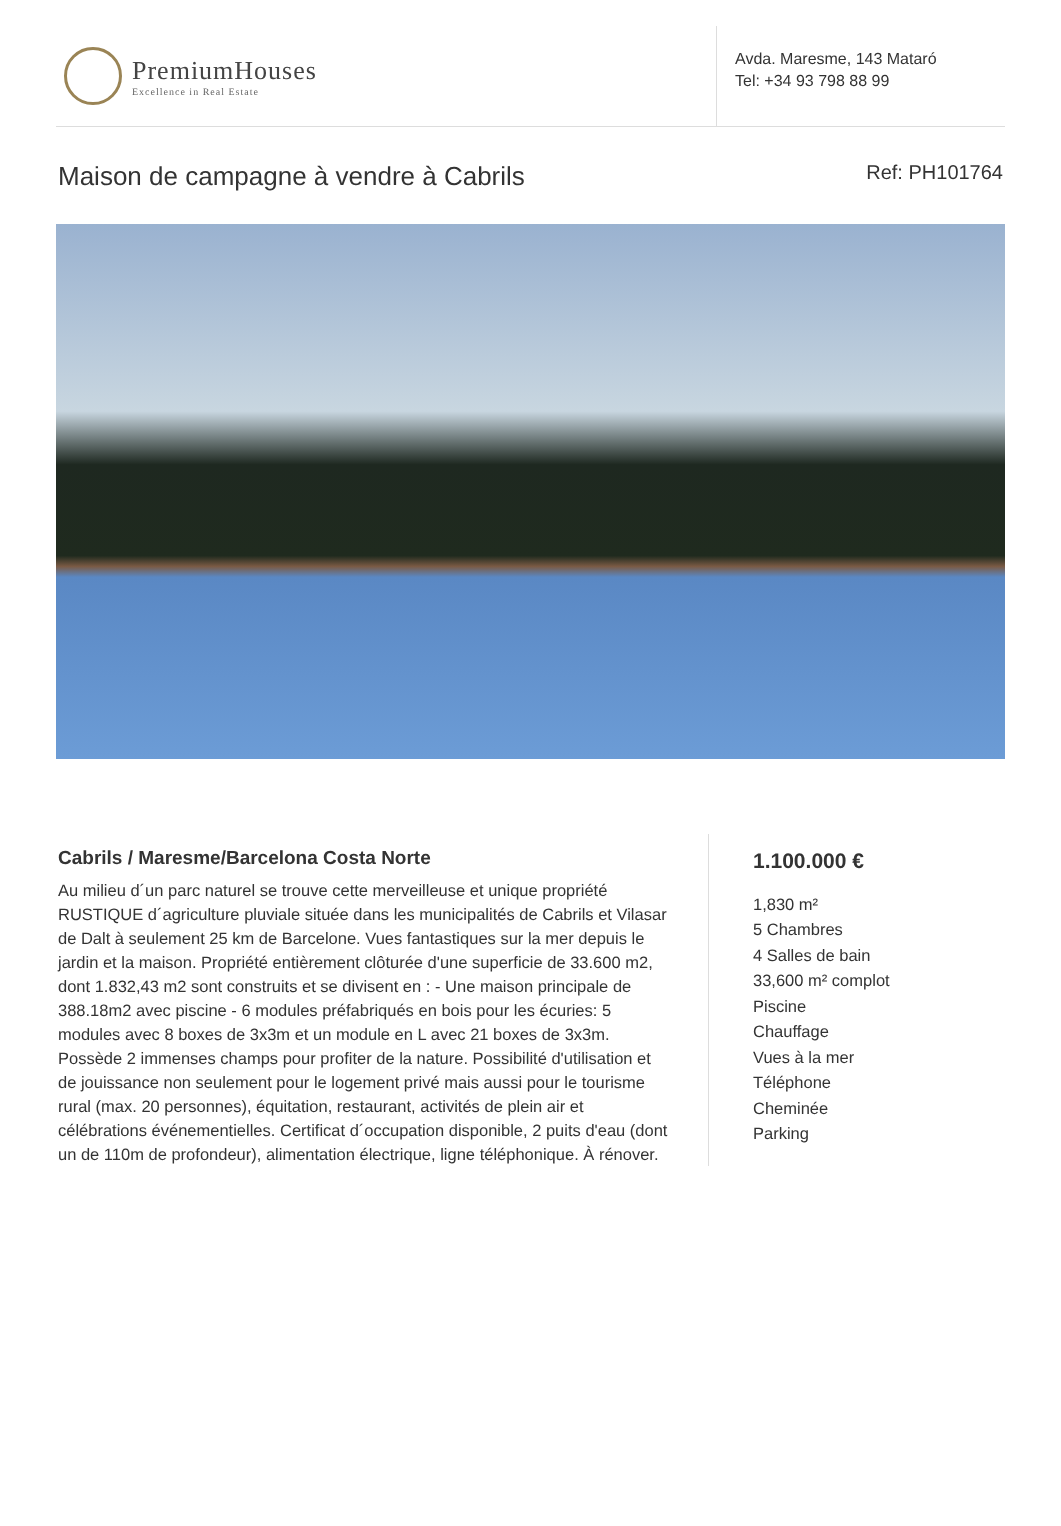PremiumHouses
Excellence in Real Estate
Avda. Maresme, 143 Mataró
Tel: +34 93 798 88 99
Maison de campagne à vendre à Cabrils Ref: PH101764
Cabrils / Maresme/Barcelona Costa Norte
Au milieu d´un parc naturel se trouve cette merveilleuse et unique propriété RUSTIQUE d´agriculture pluviale située dans les municipalités de Cabrils et Vilasar de Dalt à seulement 25 km de Barcelone. Vues fantastiques sur la mer depuis le jardin et la maison. Propriété entièrement clôturée d'une superficie de 33.600 m2, dont 1.832,43 m2 sont construits et se divisent en : - Une maison principale de 388.18m2 avec piscine - 6 modules préfabriqués en bois pour les écuries: 5 modules avec 8 boxes de 3x3m et un module en L avec 21 boxes de 3x3m. Possède 2 immenses champs pour profiter de la nature. Possibilité d'utilisation et de jouissance non seulement pour le logement privé mais aussi pour le tourisme rural (max. 20 personnes), équitation, restaurant, activités de plein air et célébrations événementielles. Certificat d´occupation disponible, 2 puits d'eau (dont un de 110m de profondeur), alimentation électrique, ligne téléphonique. À rénover.
1.100.000 €
1,830 m²
5 Chambres
4 Salles de bain
33,600 m² complot
Piscine
Chauffage
Vues à la mer
Téléphone
Cheminée
Parking